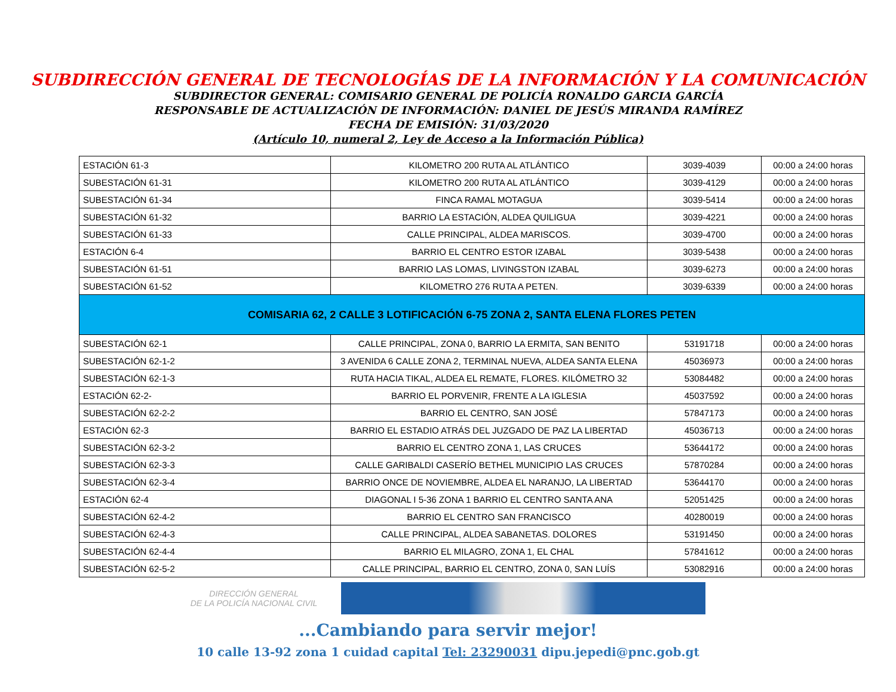SUBDIRECCIÓN GENERAL DE TECNOLOGÍAS DE LA INFORMACIÓN Y LA COMUNICACIÓN
SUBDIRECTOR GENERAL: COMISARIO GENERAL DE POLICÍA RONALDO GARCIA GARCÍA
RESPONSABLE DE ACTUALIZACIÓN DE INFORMACIÓN: DANIEL DE JESÚS MIRANDA RAMÍREZ
FECHA DE EMISIÓN: 31/03/2020
(Artículo 10, numeral 2, Ley de Acceso a la Información Pública)
| ESTACIÓN 61-3 | KILOMETRO 200 RUTA AL ATLÁNTICO | 3039-4039 | 00:00 a 24:00 horas |
| SUBESTACIÓN 61-31 | KILOMETRO 200 RUTA AL ATLÁNTICO | 3039-4129 | 00:00 a 24:00 horas |
| SUBESTACIÓN 61-34 | FINCA RAMAL MOTAGUA | 3039-5414 | 00:00 a 24:00 horas |
| SUBESTACIÓN 61-32 | BARRIO LA ESTACIÓN, ALDEA QUILIGUA | 3039-4221 | 00:00 a 24:00 horas |
| SUBESTACIÓN 61-33 | CALLE PRINCIPAL, ALDEA MARISCOS. | 3039-4700 | 00:00 a 24:00 horas |
| ESTACIÓN 6-4 | BARRIO EL CENTRO ESTOR IZABAL | 3039-5438 | 00:00 a 24:00 horas |
| SUBESTACIÓN 61-51 | BARRIO LAS LOMAS, LIVINGSTON IZABAL | 3039-6273 | 00:00 a 24:00 horas |
| SUBESTACIÓN 61-52 | KILOMETRO 276 RUTA A PETEN. | 3039-6339 | 00:00 a 24:00 horas |
| COMISARIA 62, 2 CALLE 3 LOTIFICACIÓN 6-75 ZONA 2, SANTA ELENA FLORES PETEN | | | |
| SUBESTACIÓN 62-1 | CALLE PRINCIPAL, ZONA 0, BARRIO LA ERMITA, SAN BENITO | 53191718 | 00:00 a 24:00 horas |
| SUBESTACIÓN 62-1-2 | 3 AVENIDA 6 CALLE ZONA 2, TERMINAL NUEVA, ALDEA SANTA ELENA | 45036973 | 00:00 a 24:00 horas |
| SUBESTACIÓN 62-1-3 | RUTA HACIA TIKAL, ALDEA EL REMATE, FLORES. KILÓMETRO 32 | 53084482 | 00:00 a 24:00 horas |
| ESTACIÓN 62-2- | BARRIO EL PORVENIR, FRENTE A LA IGLESIA | 45037592 | 00:00 a 24:00 horas |
| SUBESTACIÓN 62-2-2 | BARRIO EL CENTRO, SAN JOSÉ | 57847173 | 00:00 a 24:00 horas |
| ESTACIÓN 62-3 | BARRIO EL ESTADIO ATRÁS DEL JUZGADO DE PAZ LA LIBERTAD | 45036713 | 00:00 a 24:00 horas |
| SUBESTACIÓN 62-3-2 | BARRIO EL CENTRO ZONA 1, LAS CRUCES | 53644172 | 00:00 a 24:00 horas |
| SUBESTACIÓN 62-3-3 | CALLE GARIBALDI CASERÍO BETHEL MUNICIPIO LAS CRUCES | 57870284 | 00:00 a 24:00 horas |
| SUBESTACIÓN 62-3-4 | BARRIO ONCE DE NOVIEMBRE, ALDEA EL NARANJO, LA LIBERTAD | 53644170 | 00:00 a 24:00 horas |
| ESTACIÓN 62-4 | DIAGONAL I 5-36 ZONA 1 BARRIO EL CENTRO SANTA ANA | 52051425 | 00:00 a 24:00 horas |
| SUBESTACIÓN 62-4-2 | BARRIO EL CENTRO SAN FRANCISCO | 40280019 | 00:00 a 24:00 horas |
| SUBESTACIÓN 62-4-3 | CALLE PRINCIPAL, ALDEA SABANETAS. DOLORES | 53191450 | 00:00 a 24:00 horas |
| SUBESTACIÓN 62-4-4 | BARRIO EL MILAGRO, ZONA 1, EL CHAL | 57841612 | 00:00 a 24:00 horas |
| SUBESTACIÓN 62-5-2 | CALLE PRINCIPAL, BARRIO EL CENTRO, ZONA 0, SAN LUÍS | 53082916 | 00:00 a 24:00 horas |
DIRECCIÓN GENERAL
DE LA POLICÍA NACIONAL CIVIL
...Cambiando para servir mejor!
10 calle 13-92 zona 1 cuidad capital Tel: 23290031 dipu.jepedi@pnc.gob.gt